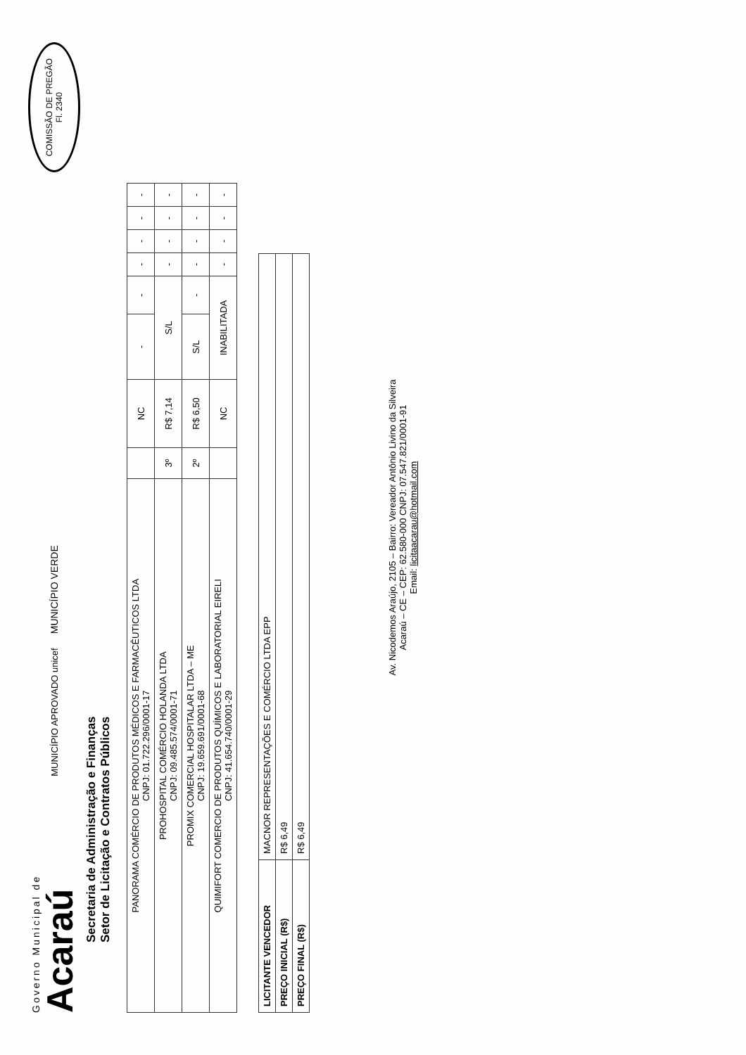Governo Municipal de
Acaraú
MUNICÍPIO APROVADO unicef
MUNICÍPIO VERDE
COMISSÃO DE PREGÃO
Fl. 2340
Secretaria de Administração e Finanças
Setor de Licitação e Contratos Públicos
| PANORAMA COMÉRCIO DE PRODUTOS MÉDICOS E FARMACÊUTICOS LTDA CNPJ: 01.722.296/0001-17 | | NC | - | - | - | - | - | - |
| PROHOSPITAL COMÉRCIO HOLANDA LTDA CNPJ: 09.485.574/0001-71 | 3º | R$ 7,14 | S/L | | - | - | - | - |
| PROMIX COMERCIAL HOSPITALAR LTDA – ME CNPJ: 19.659.691/0001-68 | 2º | R$ 6,50 | S/L | - | - | - | - | - |
| QUIMIFORT COMERCIO DE PRODUTOS QUÍMICOS E LABORATORIAL EIRELI CNPJ: 41.654.740/0001-29 | | NC | INABILITADA | | - | - | - | - |
| LICITANTE VENCEDOR | MACNOR REPRESENTAÇÕES E COMÉRCIO LTDA EPP |
| PREÇO INICIAL (R$) | R$ 6,49 |
| PREÇO FINAL (R$) | R$ 6,49 |
Av. Nicodemos Araújo, 2105 – Bairro: Vereador Antônio Livino da Silveira
Acaraú – CE – CEP: 62.580-000 CNPJ: 07.547.821/0001-91
Email: licitaacarau@hotmail.com